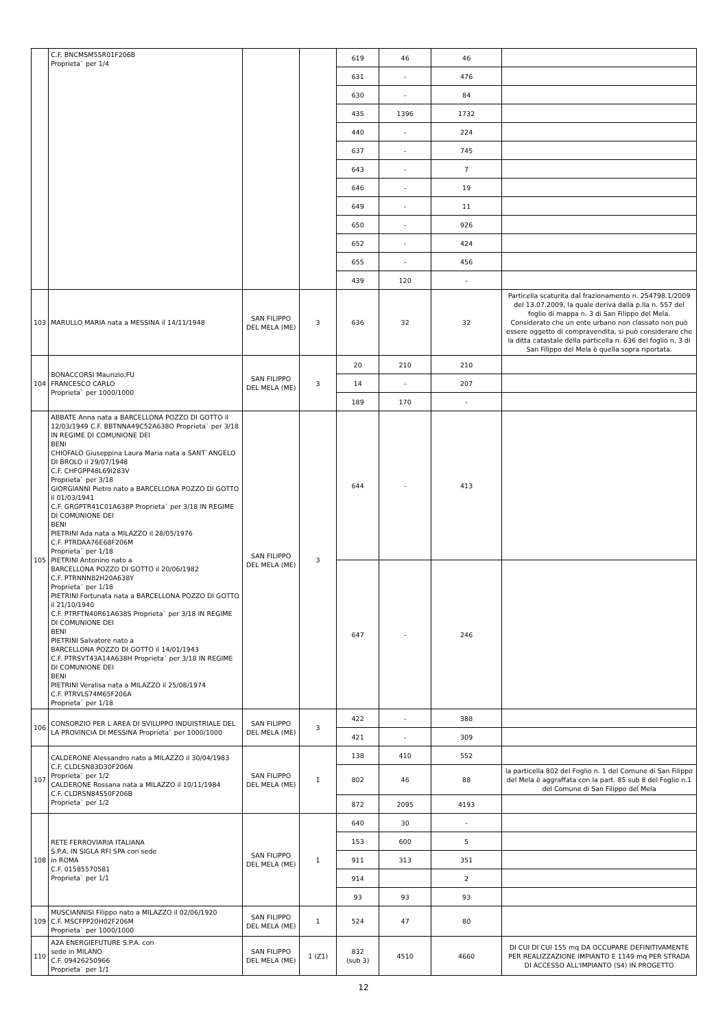| | C.F. BNCMSM55R01F206B Proprieta` per 1/4 | | | 619 | 46 | 46 | |
| | | | | 631 | - | 476 | |
| | | | | 630 | - | 84 | |
| | | | | 435 | 1396 | 1732 | |
| | | | | 440 | - | 224 | |
| | | | | 637 | - | 745 | |
| | | | | 643 | - | 7 | |
| | | | | 646 | - | 19 | |
| | | | | 649 | - | 11 | |
| | | | | 650 | - | 926 | |
| | | | | 652 | - | 424 | |
| | | | | 655 | - | 456 | |
| | | | | 439 | 120 | - | |
| 103 | MARULLO MARIA nata a MESSINA il 14/11/1948 | SAN FILIPPO DEL MELA (ME) | 3 | 636 | 32 | 32 | Particella scaturita dal frazionamento n. 254798.1/2009 del 13.07.2009, la quale deriva dalla p.lla n. 557 del foglio di mappa n. 3 di San Filippo del Mela. Considerato che un ente urbano non classato non può essere oggetto di compravendita, si può considerare che la ditta catastale della particella n. 636 del foglio n. 3 di San Filippo del Mela è quella sopra riportata. |
| 104 | BONACCORSI Maurizio;FU FRANCESCO CARLO Proprieta` per 1000/1000 | SAN FILIPPO DEL MELA (ME) | 3 | 20 | 210 | 210 | |
| | | | | 14 | - | 207 | |
| | | | | 189 | 170 | - | |
| 105 | ABBATE Anna nata a BARCELLONA POZZO DI GOTTO il 12/03/1949 C.F. BBTNNA49C52A638O Proprieta` per 3/18 IN REGIME DI COMUNIONE DEI BENI CHIOFALO Giuseppina Laura Maria nata a SANT`ANGELO DI BROLO il 29/07/1948 C.F. CHFGPP48L69I283V Proprieta` per 3/18 GIORGIANNI Pietro nato a BARCELLONA POZZO DI GOTTO il 01/03/1941 C.F. GRGPTR41C01A638P Proprieta` per 3/18 IN REGIME DI COMUNIONE DEI BENI PIETRINI Ada nata a MILAZZO il 28/05/1976 C.F. PTRDAA76E68F206M Proprieta` per 1/18 PIETRINI Antonino nato a BARCELLONA POZZO DI GOTTO il 20/06/1982 C.F. PTRNNN82H20A638Y Proprieta` per 1/18 PIETRINI Fortunata nata a BARCELLONA POZZO DI GOTTO il 21/10/1940 C.F. PTRFTN40R61A638S Proprieta` per 3/18 IN REGIME DI COMUNIONE DEI BENI PIETRINI Salvatore nato a BARCELLONA POZZO DI GOTTO il 14/01/1943 C.F. PTRSVT43A14A638H Proprieta` per 3/18 IN REGIME DI COMUNIONE DEI BENI PIETRINI Veralisa nata a MILAZZO il 25/08/1974 C.F. PTRVLS74M65F206A Proprieta` per 1/18 | SAN FILIPPO DEL MELA (ME) | 3 | 644 | - | 413 | |
| | | | | 647 | - | 246 | |
| 106 | CONSORZIO PER L AREA DI SVILUPPO INDUISTRIALE DEL LA PROVINCIA DI MESSINA Proprieta` per 1000/1000 | SAN FILIPPO DEL MELA (ME) | 3 | 422 | - | 388 | |
| | | | | 421 | - | 309 | |
| 107 | CALDERONE Alessandro nato a MILAZZO il 30/04/1983 C.F. CLDLSN83D30F206N Proprieta` per 1/2 CALDERONE Rossana nata a MILAZZO il 10/11/1984 C.F. CLDRSN84S50F206B Proprieta` per 1/2 | SAN FILIPPO DEL MELA (ME) | 1 | 138 | 410 | 552 | |
| | | | | 802 | 46 | 88 | la particella 802 del Foglio n. 1 del Comune di San Filippo del Mela è aggraffata con la part. 85 sub 8 del Foglio n.1 del Comune di San Filippo del Mela |
| | | | | 872 | 2095 | 4193 | |
| 108 | RETE FERROVIARIA ITALIANA S.P.A. IN SIGLA RFI SPA con sede in ROMA C.F. 01585570581 Proprieta` per 1/1 | SAN FILIPPO DEL MELA (ME) | 1 | 640 | 30 | - | |
| | | | | 153 | 600 | 5 | |
| | | | | 911 | 313 | 351 | |
| | | | | 914 | | 2 | |
| | | | | 93 | 93 | 93 | |
| 109 | MUSCIANNISI Filippo nato a MILAZZO il 02/06/1920 C.F. MSCFPP20H02F206M Proprieta` per 1000/1000 | SAN FILIPPO DEL MELA (ME) | 1 | 524 | 47 | 80 | |
| 110 | A2A ENERGIEFUTURE S.P.A. con sede in MILANO C.F. 09426250966 Proprieta` per 1/1 | SAN FILIPPO DEL MELA (ME) | 1 (Z1) | 832 (sub 3) | 4510 | 4660 | DI CUI DI CUI 155 mq DA OCCUPARE DEFINITIVAMENTE PER REALIZZAZIONE IMPIANTO E 1149 mq PER STRADA DI ACCESSO ALL'IMPIANTO (S4) IN PROGETTO |
12